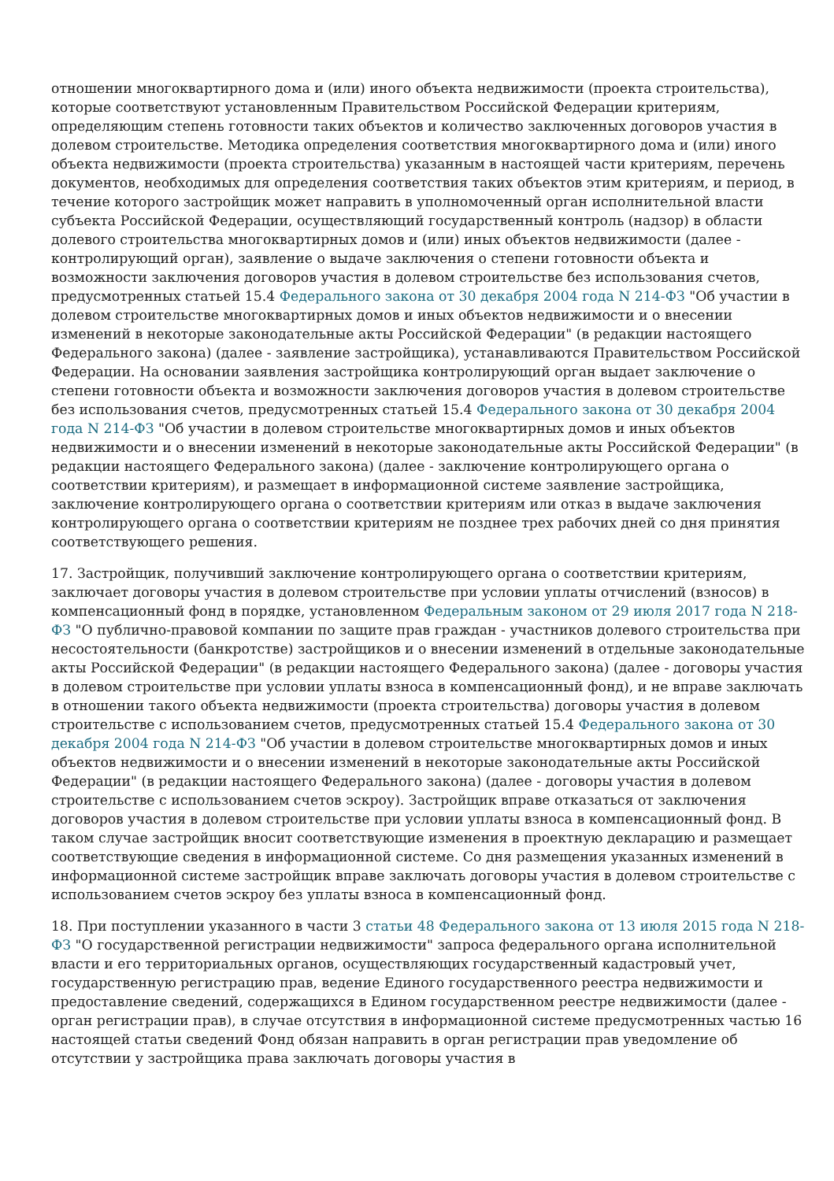отношении многоквартирного дома и (или) иного объекта недвижимости (проекта строительства), которые соответствуют установленным Правительством Российской Федерации критериям, определяющим степень готовности таких объектов и количество заключенных договоров участия в долевом строительстве. Методика определения соответствия многоквартирного дома и (или) иного объекта недвижимости (проекта строительства) указанным в настоящей части критериям, перечень документов, необходимых для определения соответствия таких объектов этим критериям, и период, в течение которого застройщик может направить в уполномоченный орган исполнительной власти субъекта Российской Федерации, осуществляющий государственный контроль (надзор) в области долевого строительства многоквартирных домов и (или) иных объектов недвижимости (далее - контролирующий орган), заявление о выдаче заключения о степени готовности объекта и возможности заключения договоров участия в долевом строительстве без использования счетов, предусмотренных статьей 15.4 Федерального закона от 30 декабря 2004 года N 214-ФЗ "Об участии в долевом строительстве многоквартирных домов и иных объектов недвижимости и о внесении изменений в некоторые законодательные акты Российской Федерации" (в редакции настоящего Федерального закона) (далее - заявление застройщика), устанавливаются Правительством Российской Федерации. На основании заявления застройщика контролирующий орган выдает заключение о степени готовности объекта и возможности заключения договоров участия в долевом строительстве без использования счетов, предусмотренных статьей 15.4 Федерального закона от 30 декабря 2004 года N 214-ФЗ "Об участии в долевом строительстве многоквартирных домов и иных объектов недвижимости и о внесении изменений в некоторые законодательные акты Российской Федерации" (в редакции настоящего Федерального закона) (далее - заключение контролирующего органа о соответствии критериям), и размещает в информационной системе заявление застройщика, заключение контролирующего органа о соответствии критериям или отказ в выдаче заключения контролирующего органа о соответствии критериям не позднее трех рабочих дней со дня принятия соответствующего решения.
17. Застройщик, получивший заключение контролирующего органа о соответствии критериям, заключает договоры участия в долевом строительстве при условии уплаты отчислений (взносов) в компенсационный фонд в порядке, установленном Федеральным законом от 29 июля 2017 года N 218-ФЗ "О публично-правовой компании по защите прав граждан - участников долевого строительства при несостоятельности (банкротстве) застройщиков и о внесении изменений в отдельные законодательные акты Российской Федерации" (в редакции настоящего Федерального закона) (далее - договоры участия в долевом строительстве при условии уплаты взноса в компенсационный фонд), и не вправе заключать в отношении такого объекта недвижимости (проекта строительства) договоры участия в долевом строительстве с использованием счетов, предусмотренных статьей 15.4 Федерального закона от 30 декабря 2004 года N 214-ФЗ "Об участии в долевом строительстве многоквартирных домов и иных объектов недвижимости и о внесении изменений в некоторые законодательные акты Российской Федерации" (в редакции настоящего Федерального закона) (далее - договоры участия в долевом строительстве с использованием счетов эскроу). Застройщик вправе отказаться от заключения договоров участия в долевом строительстве при условии уплаты взноса в компенсационный фонд. В таком случае застройщик вносит соответствующие изменения в проектную декларацию и размещает соответствующие сведения в информационной системе. Со дня размещения указанных изменений в информационной системе застройщик вправе заключать договоры участия в долевом строительстве с использованием счетов эскроу без уплаты взноса в компенсационный фонд.
18. При поступлении указанного в части 3 статьи 48 Федерального закона от 13 июля 2015 года N 218-ФЗ "О государственной регистрации недвижимости" запроса федерального органа исполнительной власти и его территориальных органов, осуществляющих государственный кадастровый учет, государственную регистрацию прав, ведение Единого государственного реестра недвижимости и предоставление сведений, содержащихся в Едином государственном реестре недвижимости (далее - орган регистрации прав), в случае отсутствия в информационной системе предусмотренных частью 16 настоящей статьи сведений Фонд обязан направить в орган регистрации прав уведомление об отсутствии у застройщика права заключать договоры участия в